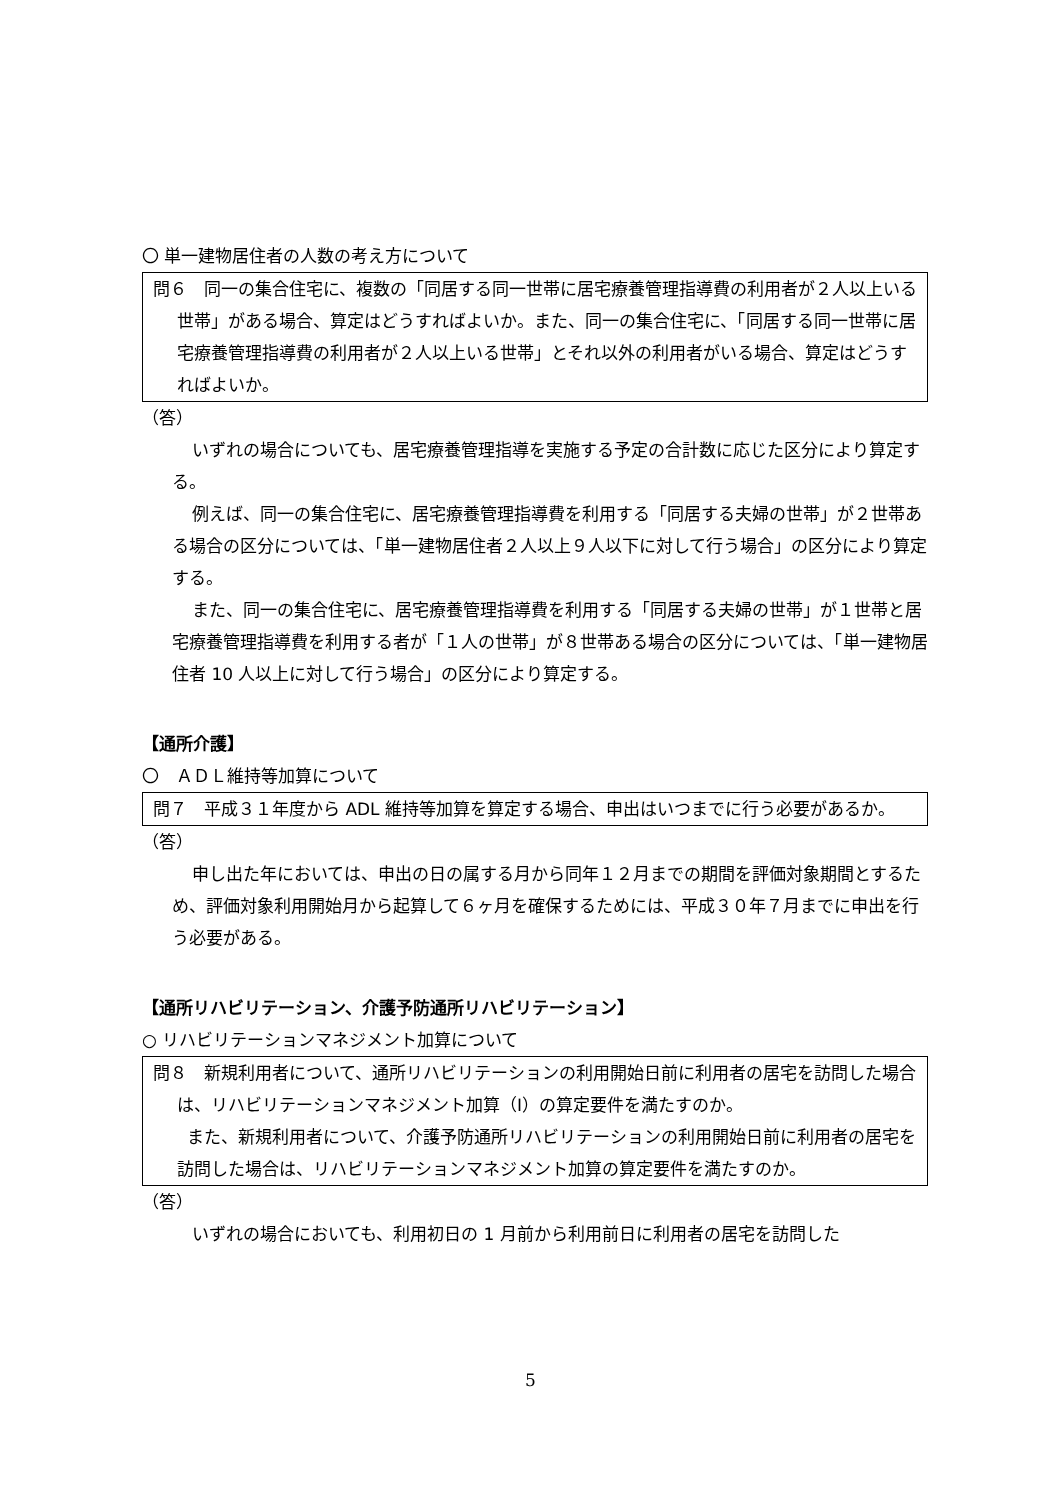〇 単一建物居住者の人数の考え方について
問６　同一の集合住宅に、複数の「同居する同一世帯に居宅療養管理指導費の利用者が２人以上いる世帯」がある場合、算定はどうすればよいか。また、同一の集合住宅に、「同居する同一世帯に居宅療養管理指導費の利用者が２人以上いる世帯」とそれ以外の利用者がいる場合、算定はどうすればよいか。
（答）
いずれの場合についても、居宅療養管理指導を実施する予定の合計数に応じた区分により算定する。
例えば、同一の集合住宅に、居宅療養管理指導費を利用する「同居する夫婦の世帯」が２世帯ある場合の区分については、「単一建物居住者２人以上９人以下に対して行う場合」の区分により算定する。
また、同一の集合住宅に、居宅療養管理指導費を利用する「同居する夫婦の世帯」が１世帯と居宅療養管理指導費を利用する者が「１人の世帯」が８世帯ある場合の区分については、「単一建物居住者 10 人以上に対して行う場合」の区分により算定する。
【通所介護】
〇　ＡＤＬ維持等加算について
問７　平成３１年度から ADL 維持等加算を算定する場合、申出はいつまでに行う必要があるか。
（答）
申し出た年においては、申出の日の属する月から同年１２月までの期間を評価対象期間とするため、評価対象利用開始月から起算して６ヶ月を確保するためには、平成３０年７月までに申出を行う必要がある。
【通所リハビリテーション、介護予防通所リハビリテーション】
○ リハビリテーションマネジメント加算について
問８　新規利用者について、通所リハビリテーションの利用開始日前に利用者の居宅を訪問した場合は、リハビリテーションマネジメント加算（Ⅰ）の算定要件を満たすのか。
　　また、新規利用者について、介護予防通所リハビリテーションの利用開始日前に利用者の居宅を訪問した場合は、リハビリテーションマネジメント加算の算定要件を満たすのか。
（答）
いずれの場合においても、利用初日の 1 月前から利用前日に利用者の居宅を訪問した
5